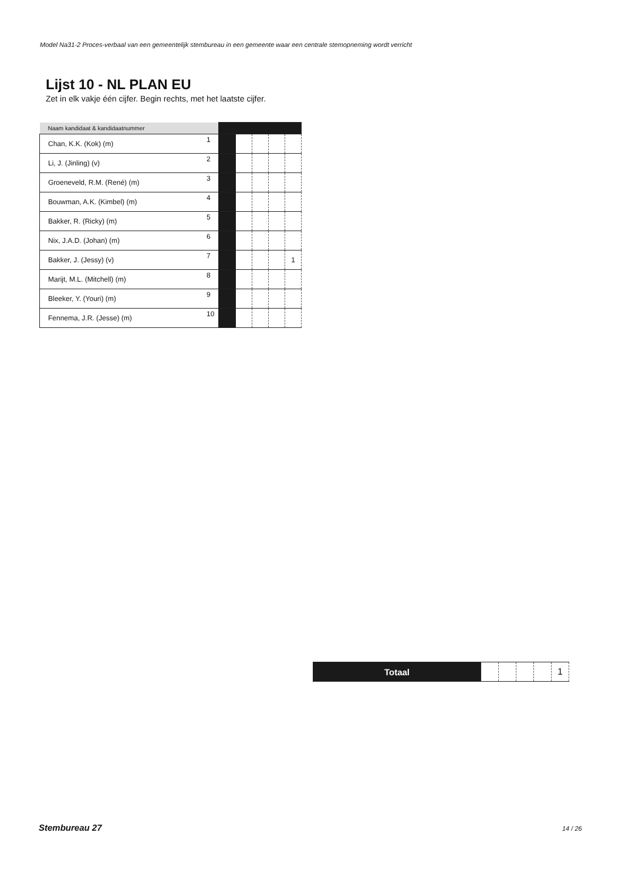Model Na31-2 Proces-verbaal van een gemeentelijk stembureau in een gemeente waar een centrale stemopneming wordt verricht
Lijst 10 - NL PLAN EU
Zet in elk vakje één cijfer. Begin rechts, met het laatste cijfer.
| Naam kandidaat & kandidaatnummer | | | | | | |
| Chan, K.K. (Kok) (m) | 1 | | | | | |
| Li, J. (Jinling) (v) | 2 | | | | | |
| Groeneveld, R.M. (René) (m) | 3 | | | | | |
| Bouwman, A.K. (Kimbel) (m) | 4 | | | | | |
| Bakker, R. (Ricky) (m) | 5 | | | | | |
| Nix, J.A.D. (Johan) (m) | 6 | | | | | |
| Bakker, J. (Jessy) (v) | 7 | | | | | 1 |
| Marijt, M.L. (Mitchell) (m) | 8 | | | | | |
| Bleeker, Y. (Youri) (m) | 9 | | | | | |
| Fennema, J.R. (Jesse) (m) | 10 | | | | | |
| Totaal | | | | | 1 |
Stembureau 27 14 / 26